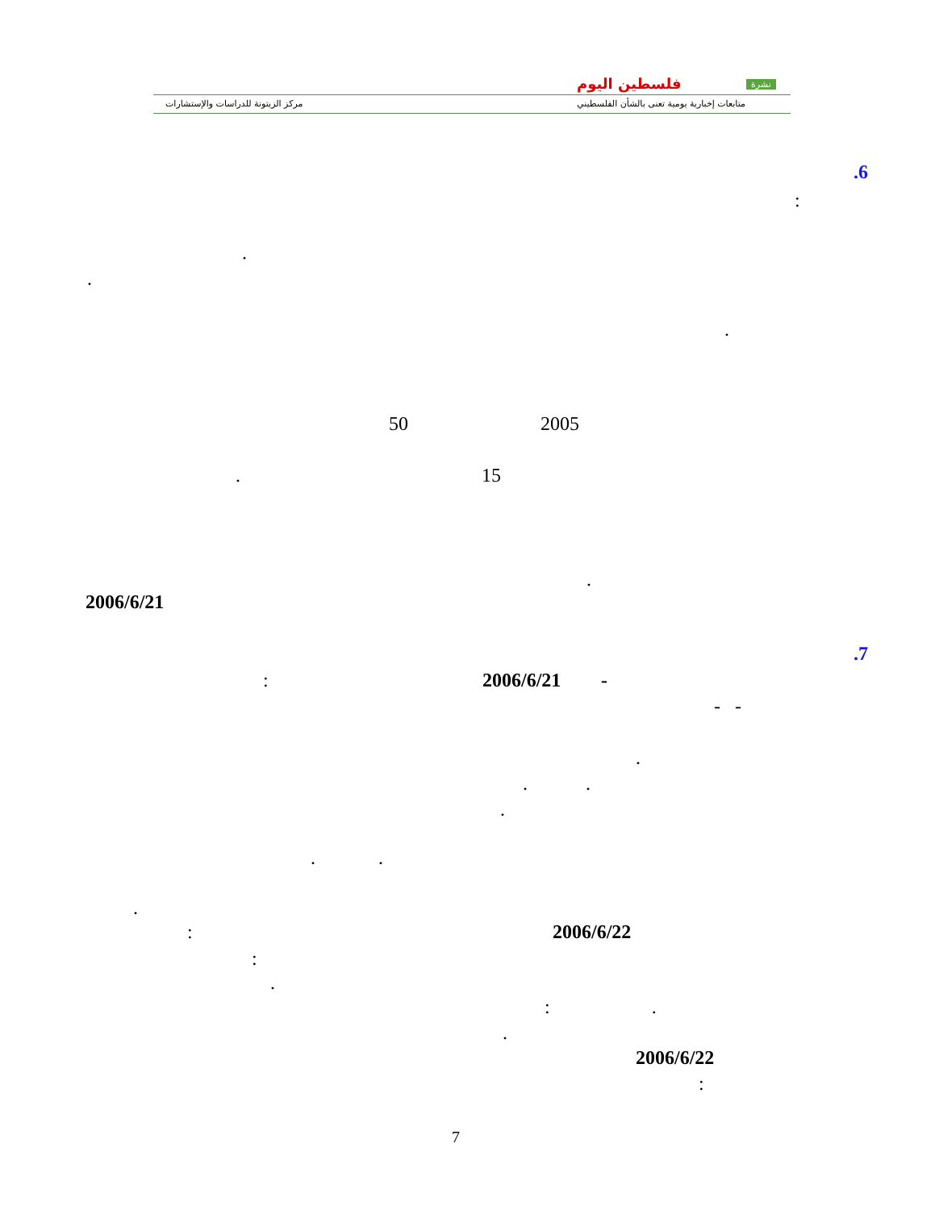مركز الزيتونة للدراسات والإستشارات
فلسطين اليوم نشرة
متابعات إخبارية يومية تعنى بالشأن الفلسطيني
.6
:
.
.
.
2005
50
15
.
.
2006/6/21
.7
-
2006/6/21
:
- -
.
. .
.
. .
.
2006/6/22
:
:
.
: .
.
2006/6/22
:
7